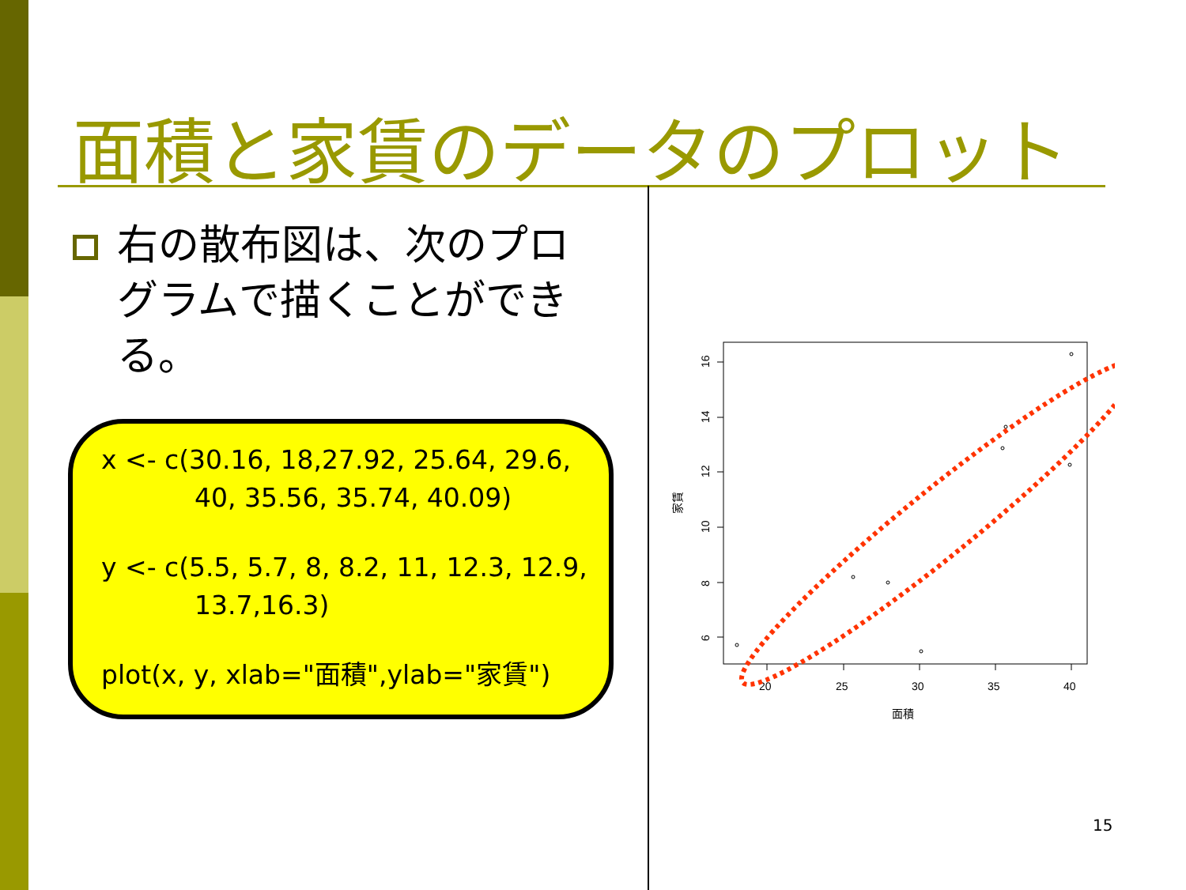面積と家賃のデータのプロット
右の散布図は、次のプログラムで描くことができる。
x <- c(30.16, 18,27.92, 25.64, 29.6,
40, 35.56, 35.74, 40.09)
y <- c(5.5, 5.7, 8, 8.2, 11, 12.3, 12.9,
13.7,16.3)
plot(x, y, xlab="面積",ylab="家賃")
20
25
30
35
40
面積
16
14
12
10
8
6
家賃
15